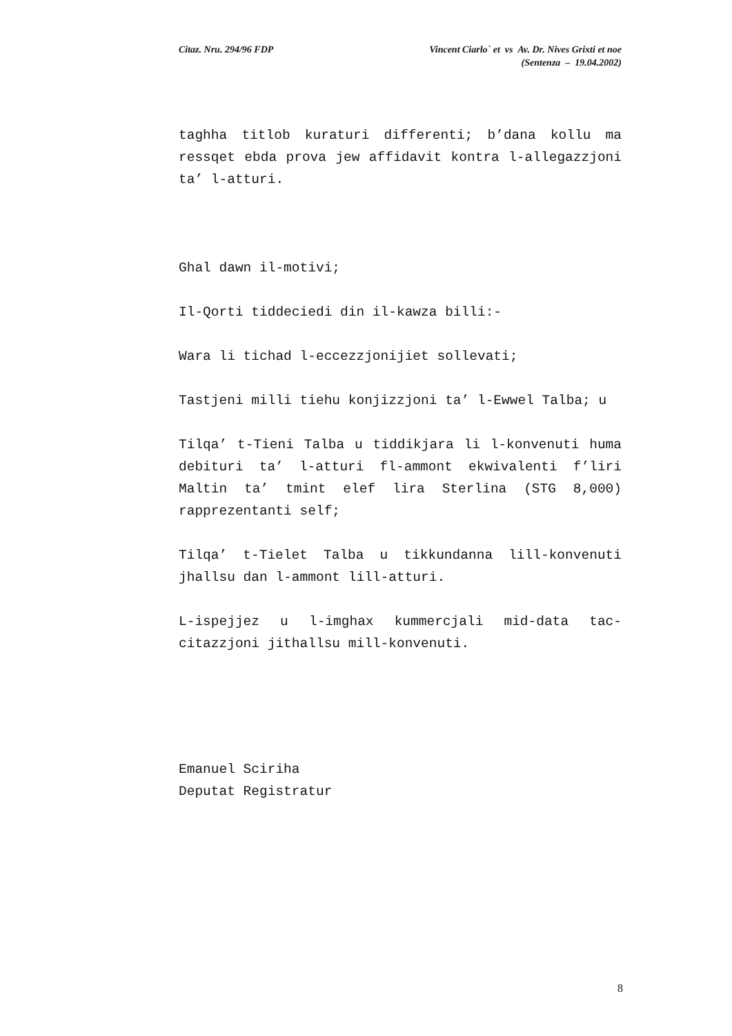Citaz. Nru. 294/96 FDP Vincent Ciarlo` et vs Av. Dr. Nives Grixti et noe
(Sentenza – 19.04.2002)
taghha titlob kuraturi differenti; b’dana kollu ma ressqet ebda prova jew affidavit kontra l-allegazzjoni ta’ l-atturi.
Ghal dawn il-motivi;
Il-Qorti tiddeciedi din il-kawza billi:-
Wara li tichad l-eccezzjonijiet sollevati;
Tastjeni milli tiehu konjizzjoni ta’ l-Ewwel Talba; u
Tilqa’ t-Tieni Talba u tiddikjara li l-konvenuti huma debituri ta’ l-atturi fl-ammont ekwivalenti f’liri Maltin ta’ tmint elef lira Sterlina (STG 8,000) rapprezentanti self;
Tilqa’ t-Tielet Talba u tikkundanna lill-konvenuti jhallsu dan l-ammont lill-atturi.
L-ispejjez u l-imghax kummercjali mid-data tac-citazzjoni jithallsu mill-konvenuti.
Emanuel Sciriha
Deputat Registratur
8